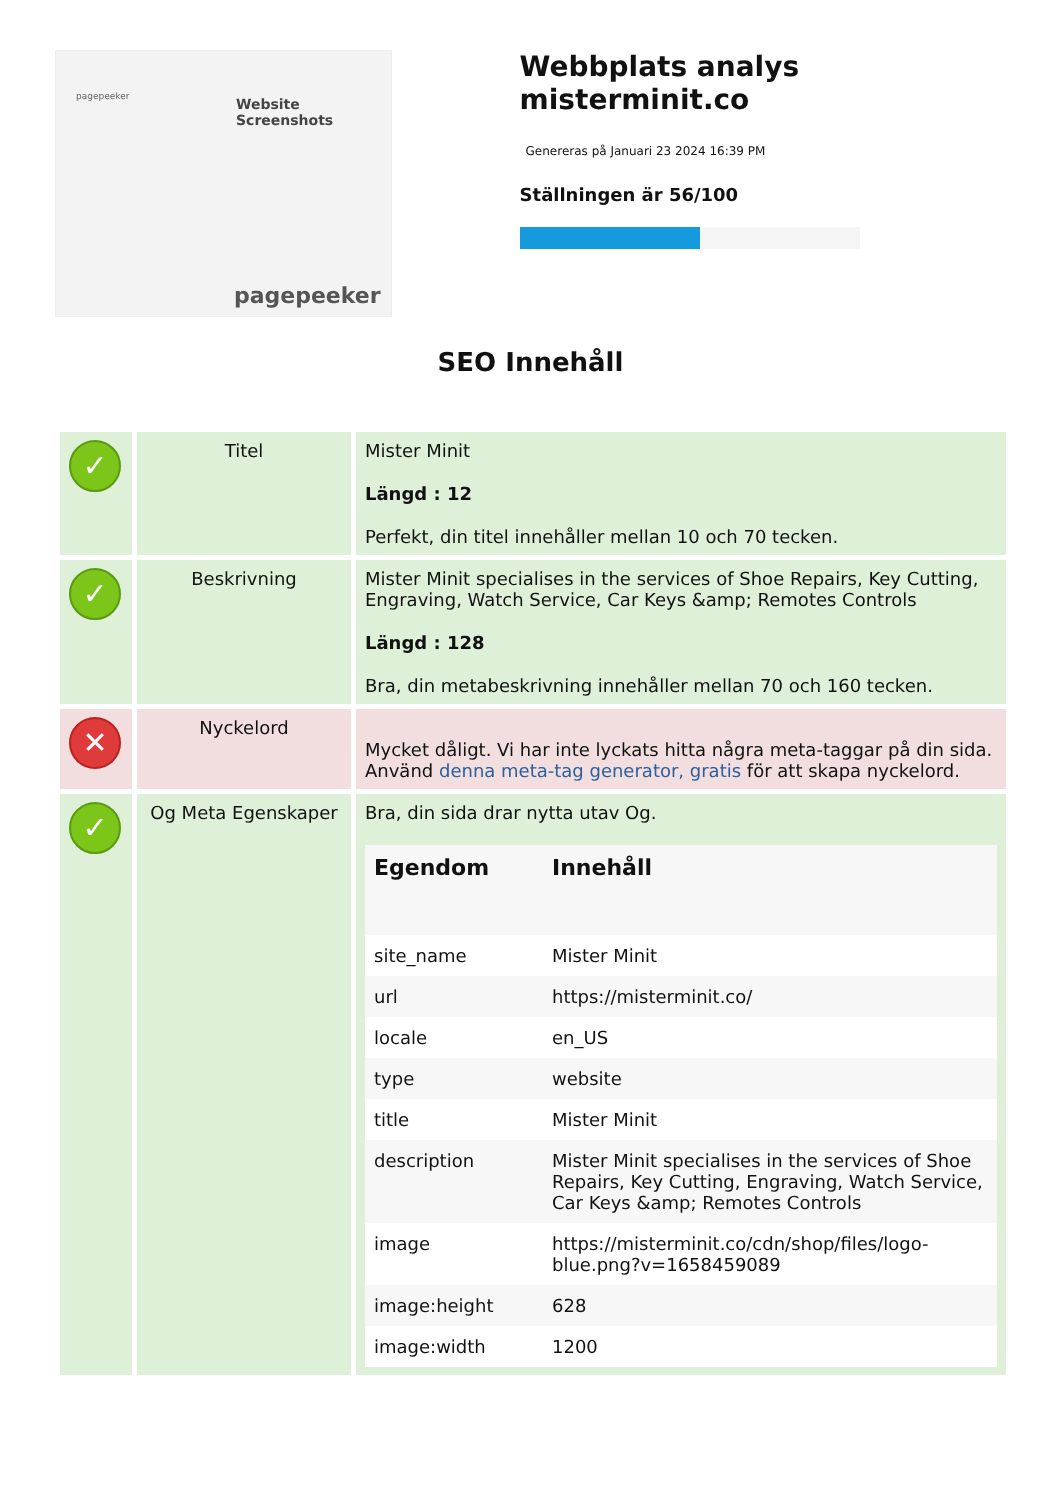pagepeeker
Website Screenshots
pagepeeker
Webbplats analys misterminit.co
Genereras på Januari 23 2024 16:39 PM
Ställningen är 56/100
SEO Innehåll
| ✓ | Titel | Mister Minit Längd : 12 Perfekt, din titel innehåller mellan 10 och 70 tecken. |
| ✓ | Beskrivning | Mister Minit specialises in the services of Shoe Repairs, Key Cutting, Engraving, Watch Service, Car Keys &amp; Remotes Controls Längd : 128 Bra, din metabeskrivning innehåller mellan 70 och 160 tecken. |
| ✕ | Nyckelord | Mycket dåligt. Vi har inte lyckats hitta några meta-taggar på din sida. Använd denna meta-tag generator, gratis för att skapa nyckelord. |
| ✓ | Og Meta Egenskaper | Bra, din sida drar nytta utav Og. / Egendom / Innehåll / / --- / --- / / site_name / Mister Minit / / url / https://misterminit.co/ / / locale / en_US / / type / website / / title / Mister Minit / / description / Mister Minit specialises in the services of Shoe Repairs, Key Cutting, Engraving, Watch Service, Car Keys &amp; Remotes Controls / / image / https://misterminit.co/cdn/shop/files/logo-blue.png?v=1658459089 / / image:height / 628 / / image:width / 1200 / |